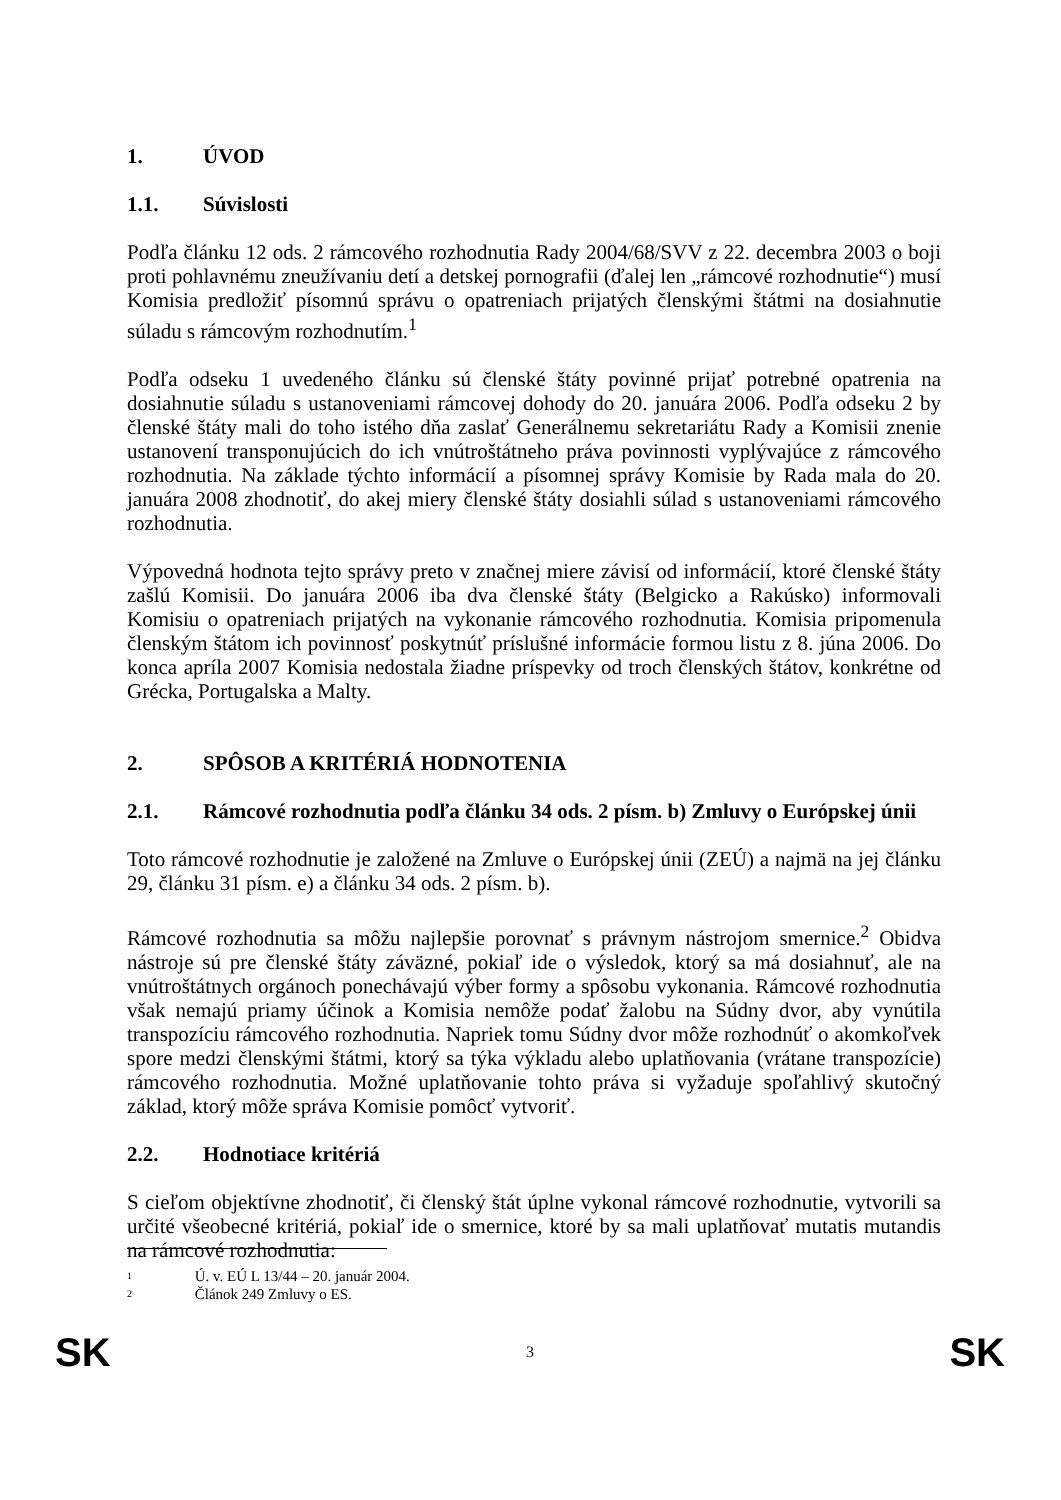1. ÚVOD
1.1. Súvislosti
Podľa článku 12 ods. 2 rámcového rozhodnutia Rady 2004/68/SVV z 22. decembra 2003 o boji proti pohlavnému zneužívaniu detí a detskej pornografii (ďalej len „rámcové rozhodnutie“) musí Komisia predložiť písomnú správu o opatreniach prijatých členskými štátmi na dosiahnutie súladu s rámcovým rozhodnutím.<sup>1</sup>
Podľa odseku 1 uvedeného článku sú členské štáty povinné prijať potrebné opatrenia na dosiahnutie súladu s ustanoveniami rámcovej dohody do 20. januára 2006. Podľa odseku 2 by členské štáty mali do toho istého dňa zaslať Generálnemu sekretariátu Rady a Komisii znenie ustanovení transponujúcich do ich vnútroštátneho práva povinnosti vyplývajúce z rámcového rozhodnutia. Na základe týchto informácií a písomnej správy Komisie by Rada mala do 20. januára 2008 zhodnotiť, do akej miery členské štáty dosiahli súlad s ustanoveniami rámcového rozhodnutia.
Výpovedná hodnota tejto správy preto v značnej miere závisí od informácií, ktoré členské štáty zašlú Komisii. Do januára 2006 iba dva členské štáty (Belgicko a Rakúsko) informovali Komisiu o opatreniach prijatých na vykonanie rámcového rozhodnutia. Komisia pripomenula členským štátom ich povinnosť poskytnúť príslušné informácie formou listu z 8. júna 2006. Do konca apríla 2007 Komisia nedostala žiadne príspevky od troch členských štátov, konkrétne od Grécka, Portugalska a Malty.
2. SPÔSOB A KRITÉRIÁ HODNOTENIA
2.1. Rámcové rozhodnutia podľa článku 34 ods. 2 písm. b) Zmluvy o Európskej únii
Toto rámcové rozhodnutie je založené na Zmluve o Európskej únii (ZEÚ) a najmä na jej článku 29, článku 31 písm. e) a článku 34 ods. 2 písm. b).
Rámcové rozhodnutia sa môžu najlepšie porovnať s právnym nástrojom smernice.<sup>2</sup> Obidva nástroje sú pre členské štáty záväzné, pokiaľ ide o výsledok, ktorý sa má dosiahnuť, ale na vnútroštátnych orgánoch ponechávajú výber formy a spôsobu vykonania. Rámcové rozhodnutia však nemajú priamy účinok a Komisia nemôže podať žalobu na Súdny dvor, aby vynútila transpozíciu rámcového rozhodnutia. Napriek tomu Súdny dvor môže rozhodnúť o akomkoľvek spore medzi členskými štátmi, ktorý sa týka výkladu alebo uplatňovania (vrátane transpozície) rámcového rozhodnutia. Možné uplatňovanie tohto práva si vyžaduje spoľahlivý skutočný základ, ktorý môže správa Komisie pomôcť vytvoriť.
2.2. Hodnotiace kritériá
S cieľom objektívne zhodnotiť, či členský štát úplne vykonal rámcové rozhodnutie, vytvorili sa určité všeobecné kritériá, pokiaľ ide o smernice, ktoré by sa mali uplatňovať mutatis mutandis na rámcové rozhodnutia:
1 Ú. v. EÚ L 13/44 – 20. január 2004.
2 Článok 249 Zmluvy o ES.
SK 3 SK